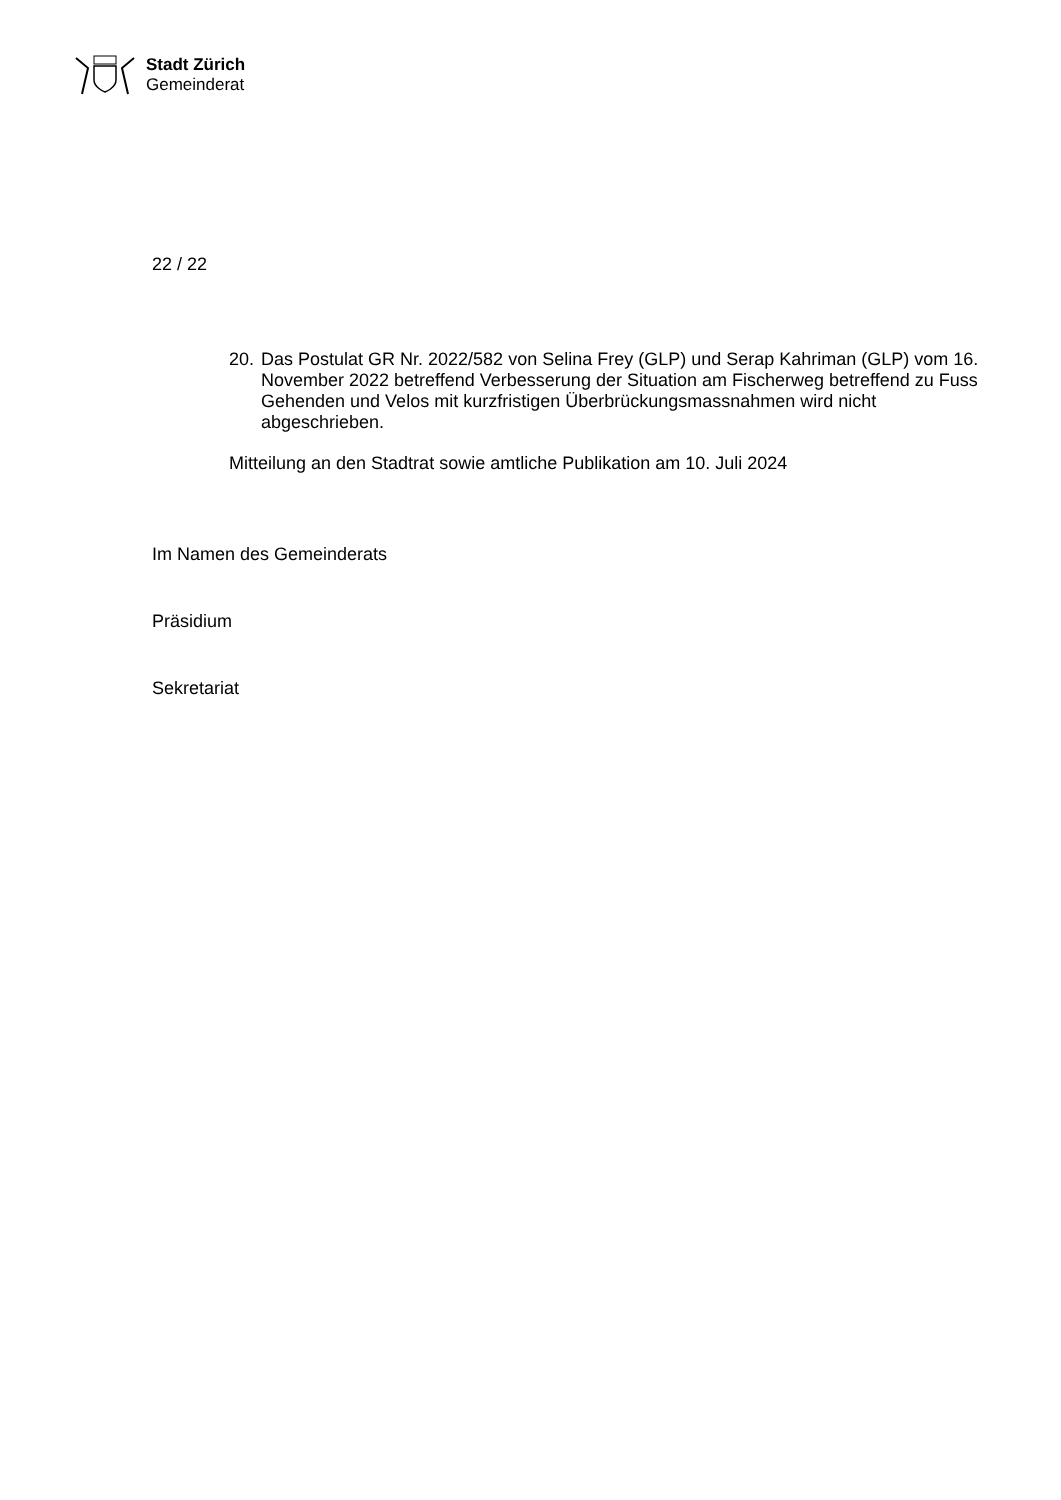Stadt Zürich
Gemeinderat
22 / 22
20.
Das Postulat GR Nr. 2022/582 von Selina Frey (GLP) und Serap Kahriman (GLP) vom 16. November 2022 betreffend Verbesserung der Situation am Fischerweg betreffend zu Fuss Gehenden und Velos mit kurzfristigen Überbrückungsmassnahmen wird nicht abgeschrieben.
Mitteilung an den Stadtrat sowie amtliche Publikation am 10. Juli 2024
Im Namen des Gemeinderats
Präsidium
Sekretariat